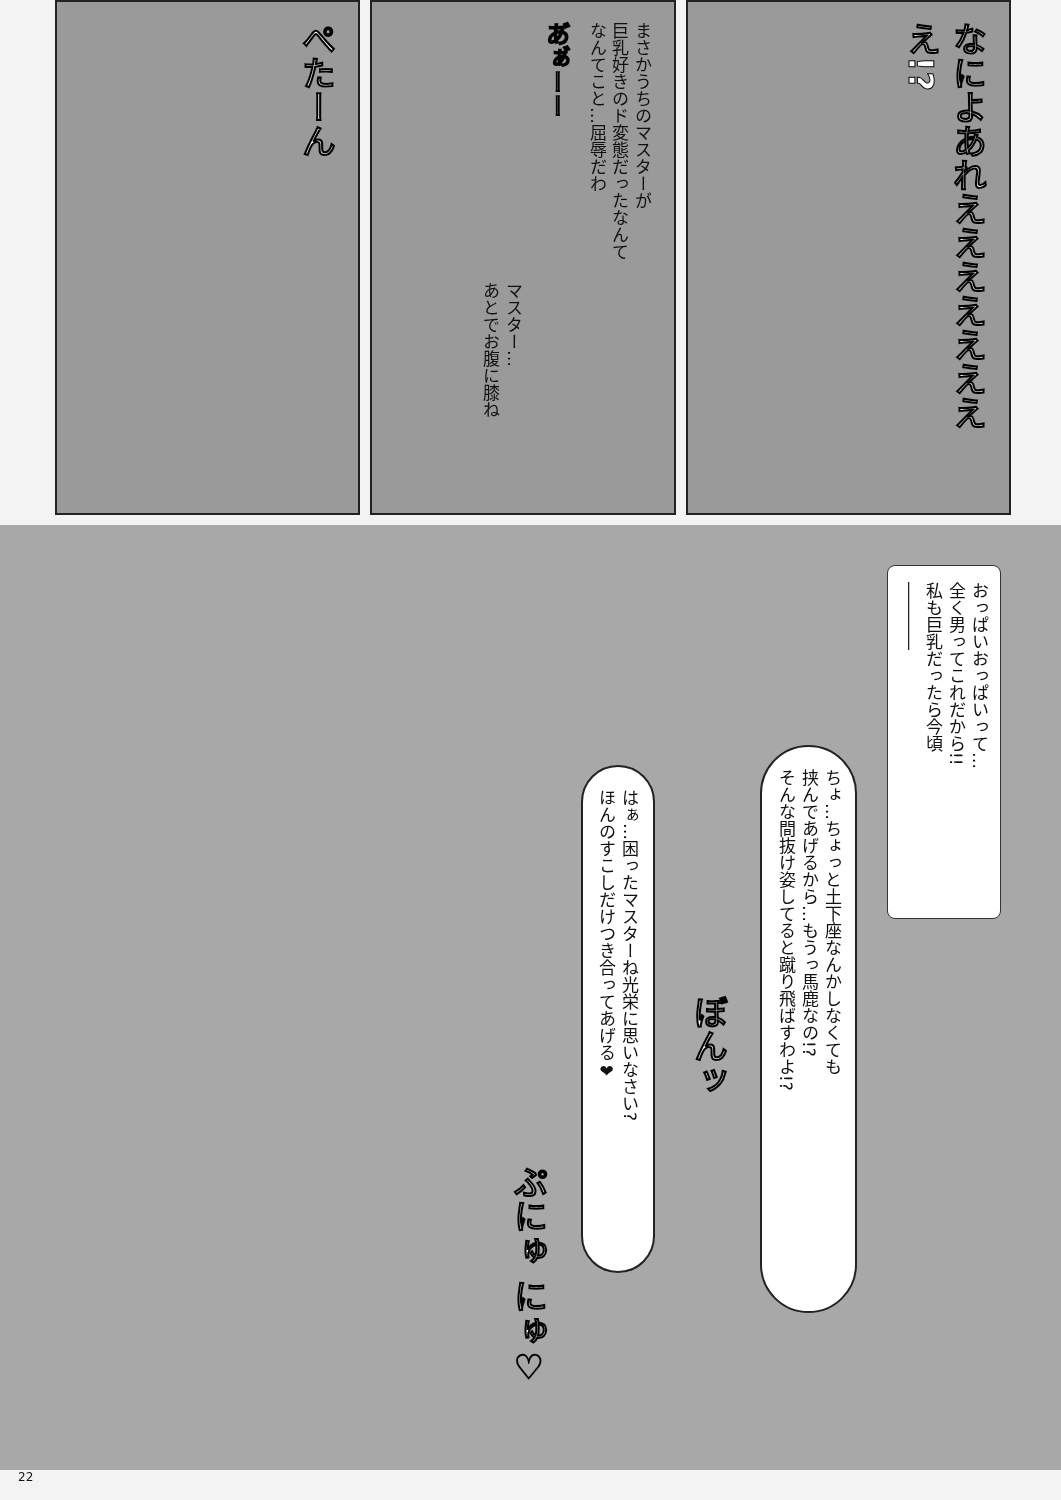なによあれええええええええ!?
まさかうちのマスターが
巨乳好きのド変態だったなんて
なんてこと…屈辱だわ
あ゙ぁ゙ーー
マスター…
あとでお腹に膝ね
ぺたーん
おっぱいおっぱいって…
全く男ってこれだから!!
私も巨乳だったら今頃
――――
ちょ…ちょっと土下座なんかしなくても
挟んであげるから…もうっ馬鹿なの!?
そんな間抜け姿してると蹴り飛ばすわよ!?
ぼんッ
はぁ…困ったマスターね光栄に思いなさい?
ほんのすこしだけつき合ってあげる❤
ぷにゅ にゅ♡
22